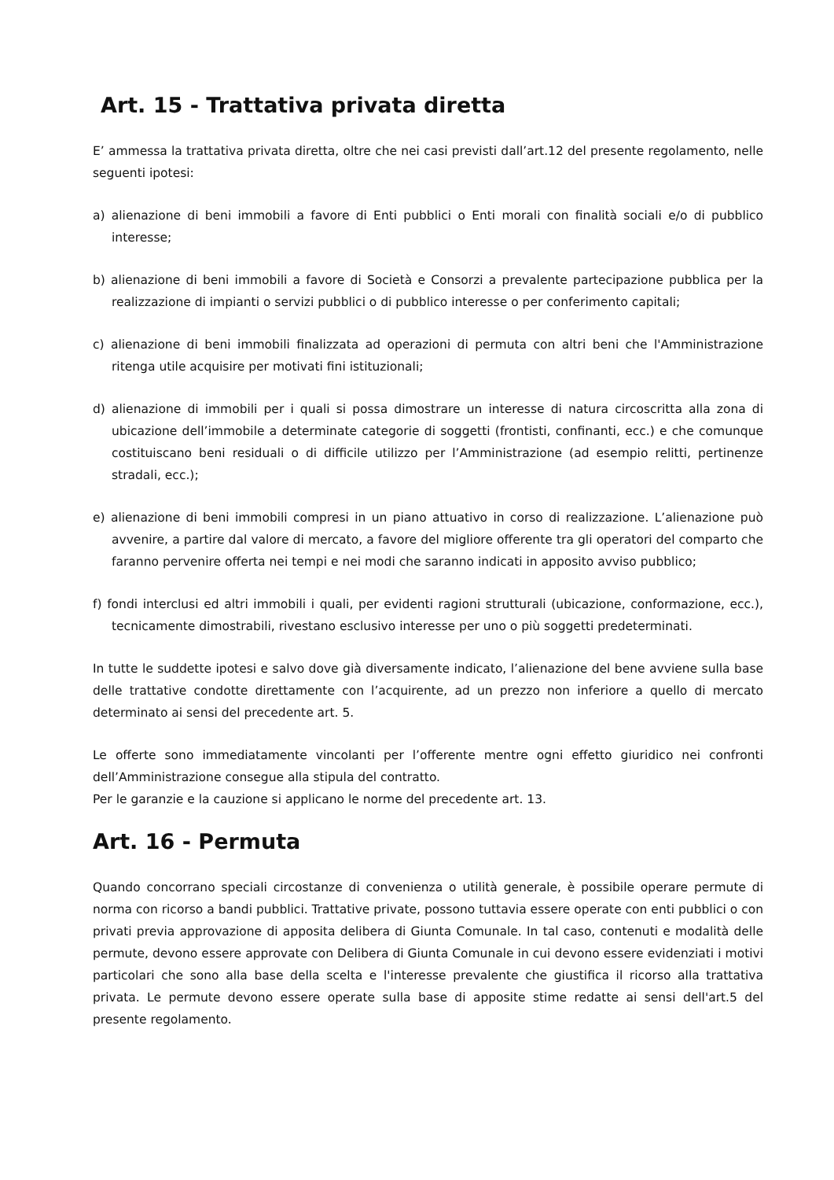Art. 15 - Trattativa privata diretta
E’ ammessa la trattativa privata diretta, oltre che nei casi previsti dall’art.12 del presente regolamento, nelle seguenti ipotesi:
a) alienazione di beni immobili a favore di Enti pubblici o Enti morali con finalità sociali e/o di pubblico interesse;
b) alienazione di beni immobili a favore di Società e Consorzi a prevalente partecipazione pubblica per la realizzazione di impianti o servizi pubblici o di pubblico interesse o per conferimento capitali;
c) alienazione di beni immobili finalizzata ad operazioni di permuta con altri beni che l'Amministrazione ritenga utile acquisire per motivati fini istituzionali;
d) alienazione di immobili per i quali si possa dimostrare un interesse di natura circoscritta alla zona di ubicazione dell’immobile a determinate categorie di soggetti (frontisti, confinanti, ecc.) e che comunque costituiscano beni residuali o di difficile utilizzo per l’Amministrazione (ad esempio relitti, pertinenze stradali, ecc.);
e) alienazione di beni immobili compresi in un piano attuativo in corso di realizzazione. L’alienazione può avvenire, a partire dal valore di mercato, a favore del migliore offerente tra gli operatori del comparto che faranno pervenire offerta nei tempi e nei modi che saranno indicati in apposito avviso pubblico;
f) fondi interclusi ed altri immobili i quali, per evidenti ragioni strutturali (ubicazione, conformazione, ecc.), tecnicamente dimostrabili, rivestano esclusivo interesse per uno o più soggetti predeterminati.
In tutte le suddette ipotesi e salvo dove già diversamente indicato, l’alienazione del bene avviene sulla base delle trattative condotte direttamente con l’acquirente, ad un prezzo non inferiore a quello di mercato determinato ai sensi del precedente art. 5.
Le offerte sono immediatamente vincolanti per l’offerente mentre ogni effetto giuridico nei confronti dell’Amministrazione consegue alla stipula del contratto.
Per le garanzie e la cauzione si applicano le norme del precedente art. 13.
Art. 16 - Permuta
Quando concorrano speciali circostanze di convenienza o utilità generale, è possibile operare permute di norma con ricorso a bandi pubblici. Trattative private, possono tuttavia essere operate con enti pubblici o con privati previa approvazione di apposita delibera di Giunta Comunale. In tal caso, contenuti e modalità delle permute, devono essere approvate con Delibera di Giunta Comunale in cui devono essere evidenziati i motivi particolari che sono alla base della scelta e l'interesse prevalente che giustifica il ricorso alla trattativa privata. Le permute devono essere operate sulla base di apposite stime redatte ai sensi dell'art.5 del presente regolamento.